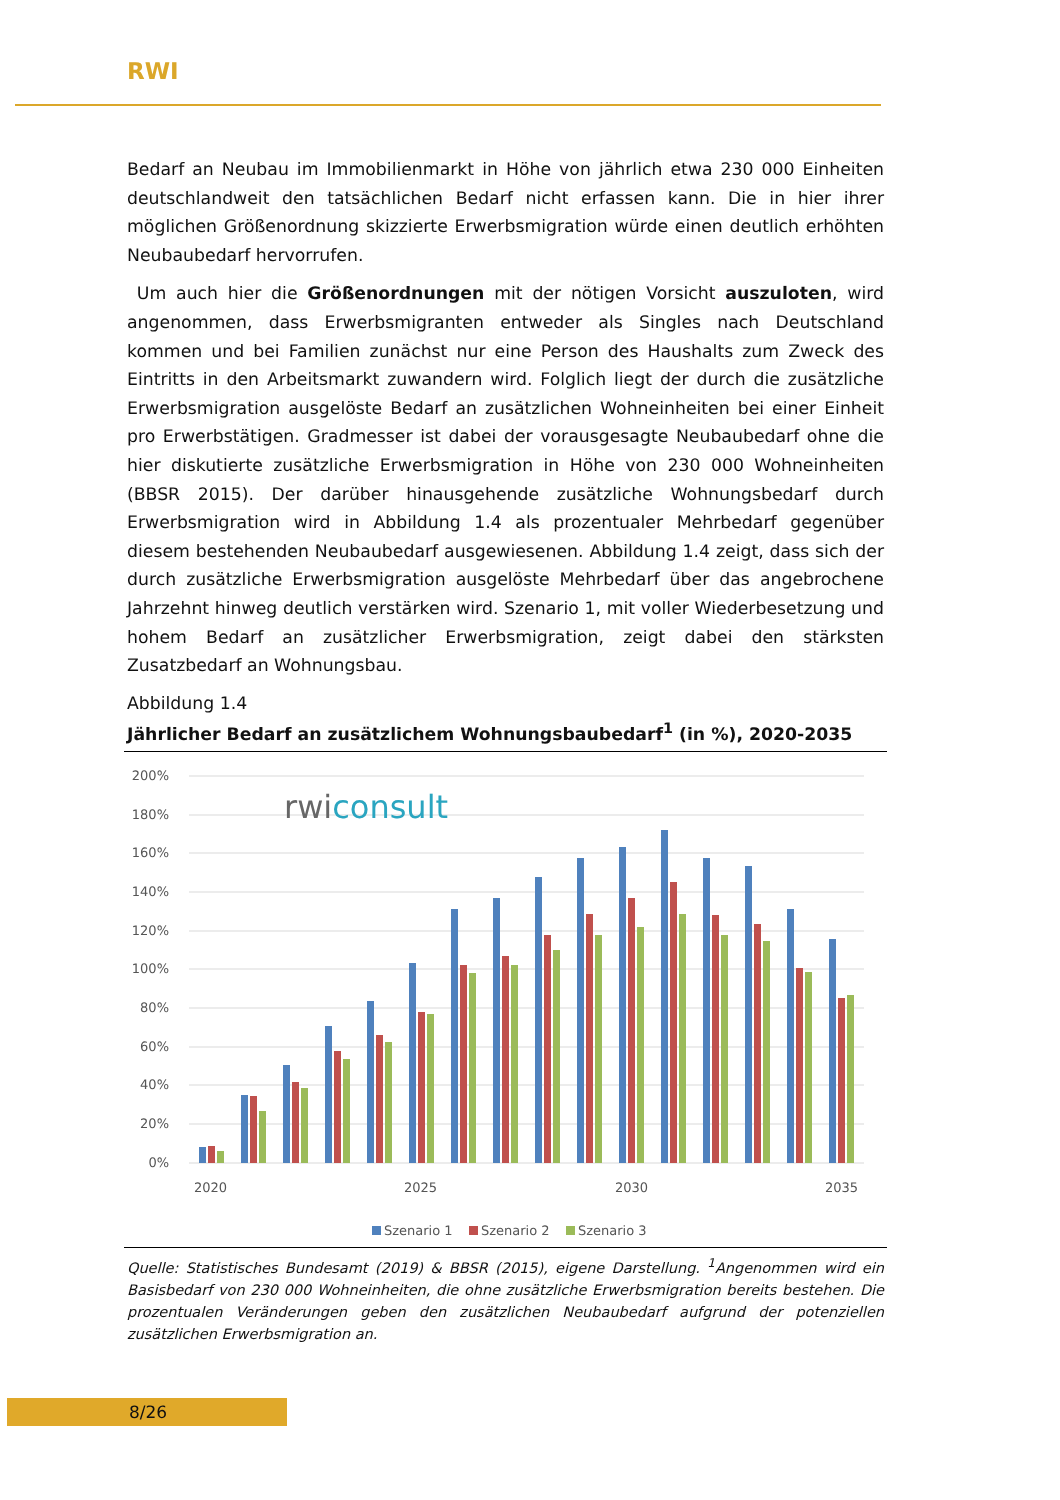RWI
Bedarf an Neubau im Immobilienmarkt in Höhe von jährlich etwa 230 000 Einheiten deutschlandweit den tatsächlichen Bedarf nicht erfassen kann. Die in hier ihrer möglichen Größenordnung skizzierte Erwerbsmigration würde einen deutlich erhöhten Neubaubedarf hervorrufen.
Um auch hier die Größenordnungen mit der nötigen Vorsicht auszuloten, wird angenommen, dass Erwerbsmigranten entweder als Singles nach Deutschland kommen und bei Familien zunächst nur eine Person des Haushalts zum Zweck des Eintritts in den Arbeitsmarkt zuwandern wird. Folglich liegt der durch die zusätzliche Erwerbsmigration ausgelöste Bedarf an zusätzlichen Wohneinheiten bei einer Einheit pro Erwerbstätigen. Gradmesser ist dabei der vorausgesagte Neubaubedarf ohne die hier diskutierte zusätzliche Erwerbsmigration in Höhe von 230 000 Wohneinheiten (BBSR 2015). Der darüber hinausgehende zusätzliche Wohnungsbedarf durch Erwerbsmigration wird in Abbildung 1.4 als prozentualer Mehrbedarf gegenüber diesem bestehenden Neubaubedarf ausgewiesenen. Abbildung 1.4 zeigt, dass sich der durch zusätzliche Erwerbsmigration ausgelöste Mehrbedarf über das angebrochene Jahrzehnt hinweg deutlich verstärken wird. Szenario 1, mit voller Wiederbesetzung und hohem Bedarf an zusätzlicher Erwerbsmigration, zeigt dabei den stärksten Zusatzbedarf an Wohnungsbau.
Abbildung 1.4
Jährlicher Bedarf an zusätzlichem Wohnungsbaubedarf<sup>1</sup> (in %), 2020-2035
200%
180%
160%
140%
120%
100%
80%
60%
40%
20%
0%
rwiconsult
2020
2025
2030
2035
Szenario 1
Szenario 2
Szenario 3
Quelle: Statistisches Bundesamt (2019) & BBSR (2015), eigene Darstellung. <sup>1</sup>Angenommen wird ein Basisbedarf von 230 000 Wohneinheiten, die ohne zusätzliche Erwerbsmigration bereits bestehen. Die prozentualen Veränderungen geben den zusätzlichen Neubaubedarf aufgrund der potenziellen zusätzlichen Erwerbsmigration an.
8/26